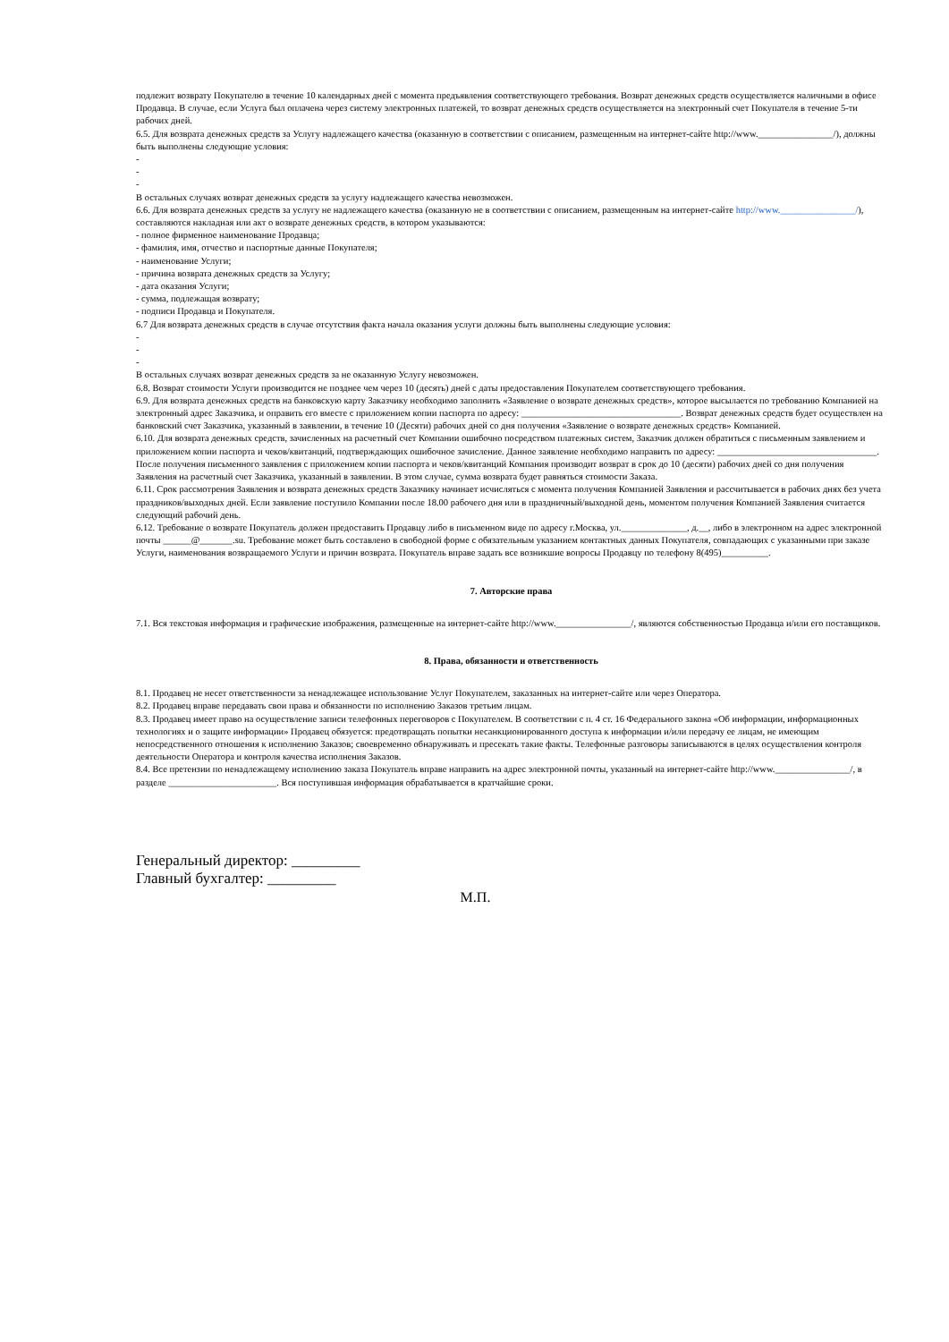подлежит возврату Покупателю в течение 10 календарных дней с момента предъявления соответствующего требования. Возврат денежных средств осуществляется наличными в офисе Продавца. В случае, если Услуга был оплачена через систему электронных платежей, то возврат денежных средств осуществляется на электронный счет Покупателя в течение 5-ти рабочих дней.
6.5. Для возврата денежных средств за Услугу надлежащего качества (оказанную в соответствии с описанием, размещенным на интернет-сайте http://www.________________/), должны быть выполнены следующие условия:
-
-
-
В остальных случаях возврат денежных средств за услугу надлежащего качества невозможен.
6.6. Для возврата денежных средств за услугу не надлежащего качества (оказанную не в соответствии с описанием, размещенным на интернет-сайте http://www.________________/), составляются накладная или акт о возврате денежных средств, в котором указываются:
- полное фирменное наименование Продавца;
- фамилия, имя, отчество и паспортные данные Покупателя;
- наименование Услуги;
- причина возврата денежных средств за Услугу;
- дата оказания Услуги;
- сумма, подлежащая возврату;
- подписи Продавца и Покупателя.
6.7 Для возврата денежных средств в случае отсутствия факта начала оказания услуги должны быть выполнены следующие условия:
-
-
-
В остальных случаях возврат денежных средств за не оказанную Услугу невозможен.
6.8. Возврат стоимости Услуги производится не позднее чем через 10 (десять) дней с даты предоставления Покупателем соответствующего требования.
6.9. Для возврата денежных средств на банковскую карту Заказчику необходимо заполнить «Заявление о возврате денежных средств», которое высылается по требованию Компанией на электронный адрес Заказчика, и оправить его вместе с приложением копии паспорта по адресу: __________________________________. Возврат денежных средств будет осуществлен на банковский счет Заказчика, указанный в заявлении, в течение 10 (Десяти) рабочих дней со дня получения «Заявление о возврате денежных средств» Компанией.
6.10. Для возврата денежных средств, зачисленных на расчетный счет Компании ошибочно посредством платежных систем, Заказчик должен обратиться с письменным заявлением и приложением копии паспорта и чеков/квитанций, подтверждающих ошибочное зачисление. Данное заявление необходимо направить по адресу: __________________________________. После получения письменного заявления с приложением копии паспорта и чеков/квитанций Компания производит возврат в срок до 10 (десяти) рабочих дней со дня получения Заявления на расчетный счет Заказчика, указанный в заявлении. В этом случае, сумма возврата будет равняться стоимости Заказа.
6.11. Срок рассмотрения Заявления и возврата денежных средств Заказчику начинает исчисляться с момента получения Компанией Заявления и рассчитывается в рабочих днях без учета праздников/выходных дней. Если заявление поступило Компании после 18.00 рабочего дня или в праздничный/выходной день, моментом получения Компанией Заявления считается следующий рабочий день.
6.12. Требование о возврате Покупатель должен предоставить Продавцу либо в письменном виде по адресу г.Москва, ул.______________, д.__, либо в электронном на адрес электронной почты ______@_______.su. Требование может быть составлено в свободной форме с обязательным указанием контактных данных Покупателя, совпадающих с указанными при заказе Услуги, наименования возвращаемого Услуги и причин возврата. Покупатель вправе задать все возникшие вопросы Продавцу по телефону 8(495)__________.
7. Авторские права
7.1. Вся текстовая информация и графические изображения, размещенные на интернет-сайте http://www.________________/, являются собственностью Продавца и/или его поставщиков.
8. Права, обязанности и ответственность
8.1. Продавец не несет ответственности за ненадлежащее использование Услуг Покупателем, заказанных на интернет-сайте или через Оператора.
8.2. Продавец вправе передавать свои права и обязанности по исполнению Заказов третьим лицам.
8.3. Продавец имеет право на осуществление записи телефонных переговоров с Покупателем. В соответствии с п. 4 ст. 16 Федерального закона «Об информации, информационных технологиях и о защите информации» Продавец обязуется: предотвращать попытки несанкционированного доступа к информации и/или передачу ее лицам, не имеющим непосредственного отношения к исполнению Заказов; своевременно обнаруживать и пресекать такие факты. Телефонные разговоры записываются в целях осуществления контроля деятельности Оператора и контроля качества исполнения Заказов.
8.4. Все претензии по ненадлежащему исполнению заказа Покупатель вправе направить на адрес электронной почты, указанный на интернет-сайте http://www.________________/, в разделе _______________________. Вся поступившая информация обрабатывается в кратчайшие сроки.
Генеральный директор: _________
Главный бухгалтер: _________
М.П.